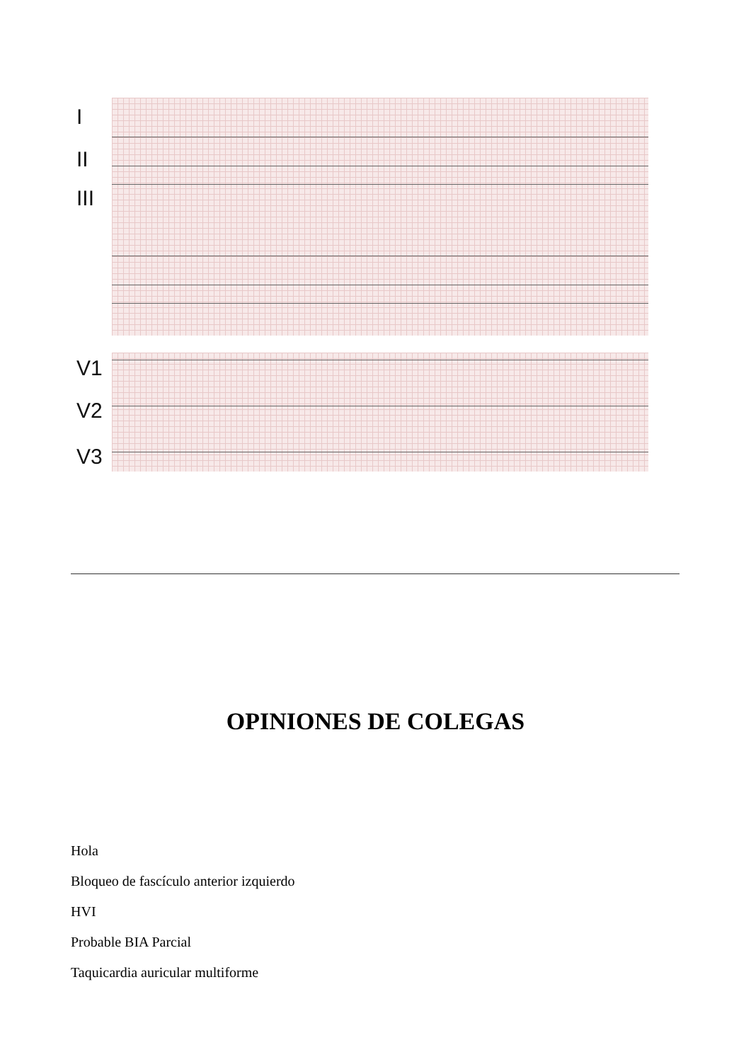I
II
III
V1
V2
V3
OPINIONES DE COLEGAS
Hola
Bloqueo de fascículo anterior izquierdo
HVI
Probable BIA Parcial
Taquicardia auricular multiforme